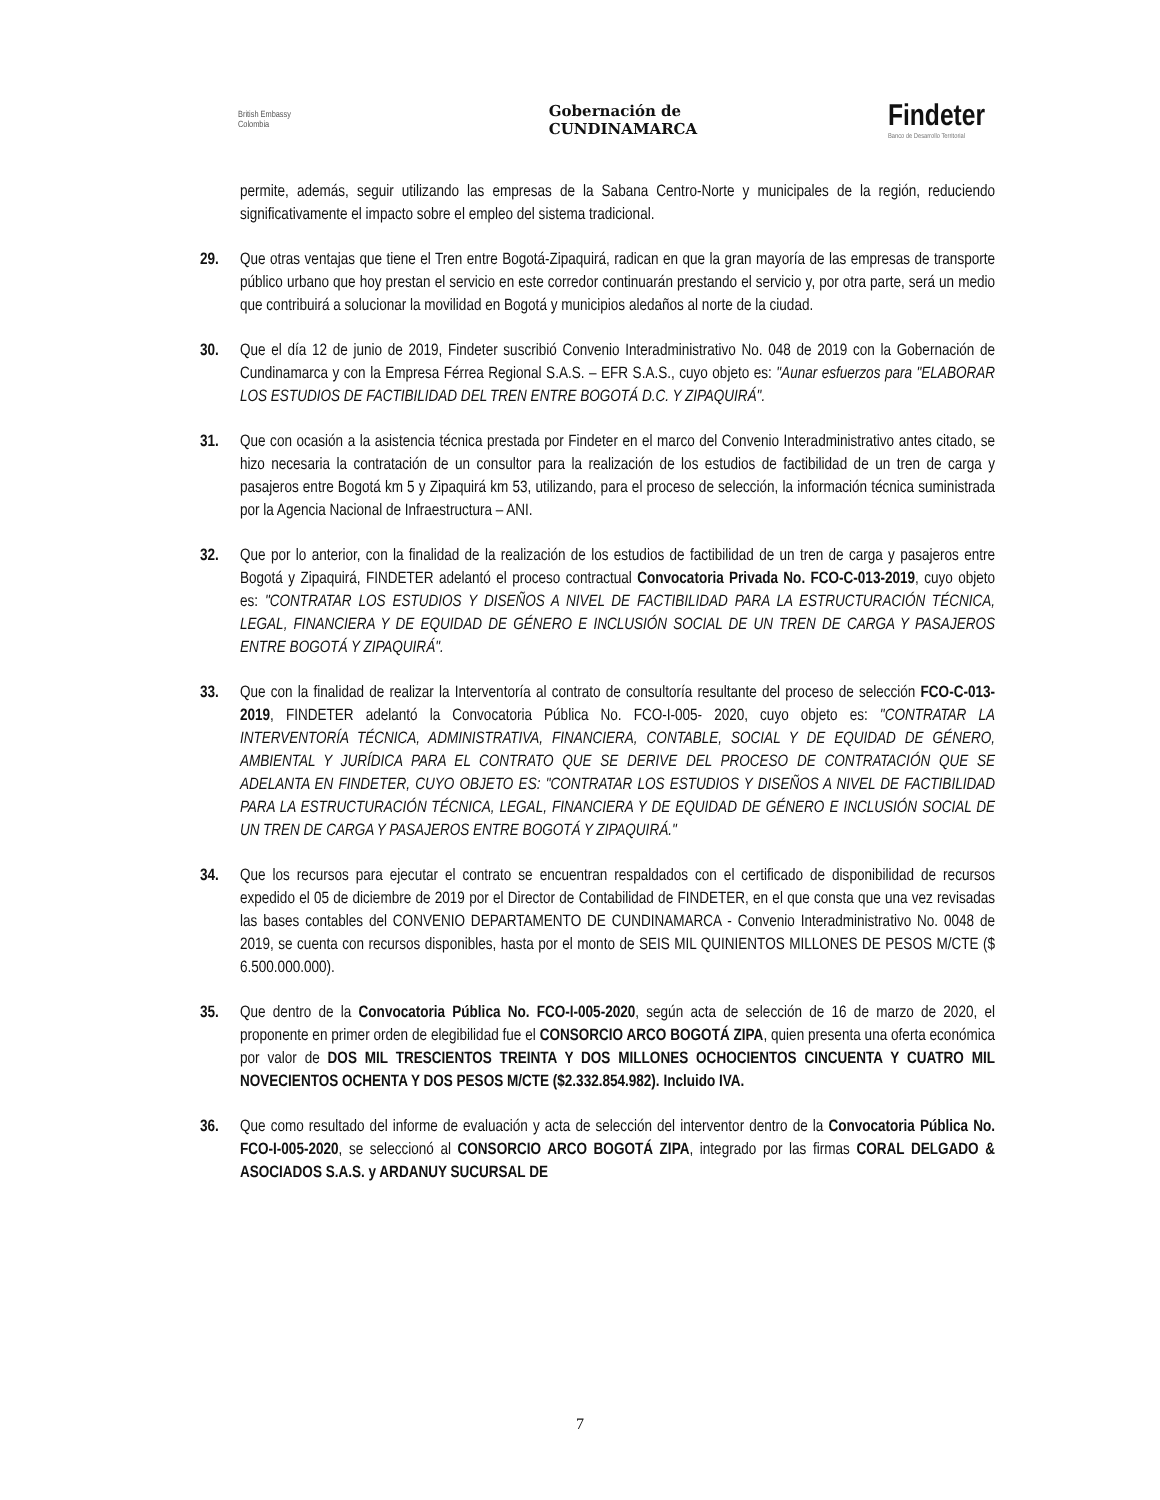British Embassy
Colombia
Gobernación de
CUNDINAMARCA
Findeter
Banco de Desarrollo Territorial
permite, además, seguir utilizando las empresas de la Sabana Centro-Norte y municipales de la región, reduciendo significativamente el impacto sobre el empleo del sistema tradicional.
29. Que otras ventajas que tiene el Tren entre Bogotá-Zipaquirá, radican en que la gran mayoría de las empresas de transporte público urbano que hoy prestan el servicio en este corredor continuarán prestando el servicio y, por otra parte, será un medio que contribuirá a solucionar la movilidad en Bogotá y municipios aledaños al norte de la ciudad.
30. Que el día 12 de junio de 2019, Findeter suscribió Convenio Interadministrativo No. 048 de 2019 con la Gobernación de Cundinamarca y con la Empresa Férrea Regional S.A.S. – EFR S.A.S., cuyo objeto es: "Aunar esfuerzos para "ELABORAR LOS ESTUDIOS DE FACTIBILIDAD DEL TREN ENTRE BOGOTÁ D.C. Y ZIPAQUIRÁ".
31. Que con ocasión a la asistencia técnica prestada por Findeter en el marco del Convenio Interadministrativo antes citado, se hizo necesaria la contratación de un consultor para la realización de los estudios de factibilidad de un tren de carga y pasajeros entre Bogotá km 5 y Zipaquirá km 53, utilizando, para el proceso de selección, la información técnica suministrada por la Agencia Nacional de Infraestructura – ANI.
32. Que por lo anterior, con la finalidad de la realización de los estudios de factibilidad de un tren de carga y pasajeros entre Bogotá y Zipaquirá, FINDETER adelantó el proceso contractual Convocatoria Privada No. FCO-C-013-2019, cuyo objeto es: "CONTRATAR LOS ESTUDIOS Y DISEÑOS A NIVEL DE FACTIBILIDAD PARA LA ESTRUCTURACIÓN TÉCNICA, LEGAL, FINANCIERA Y DE EQUIDAD DE GÉNERO E INCLUSIÓN SOCIAL DE UN TREN DE CARGA Y PASAJEROS ENTRE BOGOTÁ Y ZIPAQUIRÁ".
33. Que con la finalidad de realizar la Interventoría al contrato de consultoría resultante del proceso de selección FCO-C-013-2019, FINDETER adelantó la Convocatoria Pública No. FCO-I-005- 2020, cuyo objeto es: "CONTRATAR LA INTERVENTORÍA TÉCNICA, ADMINISTRATIVA, FINANCIERA, CONTABLE, SOCIAL Y DE EQUIDAD DE GÉNERO, AMBIENTAL Y JURÍDICA PARA EL CONTRATO QUE SE DERIVE DEL PROCESO DE CONTRATACIÓN QUE SE ADELANTA EN FINDETER, CUYO OBJETO ES: "CONTRATAR LOS ESTUDIOS Y DISEÑOS A NIVEL DE FACTIBILIDAD PARA LA ESTRUCTURACIÓN TÉCNICA, LEGAL, FINANCIERA Y DE EQUIDAD DE GÉNERO E INCLUSIÓN SOCIAL DE UN TREN DE CARGA Y PASAJEROS ENTRE BOGOTÁ Y ZIPAQUIRÁ."
34. Que los recursos para ejecutar el contrato se encuentran respaldados con el certificado de disponibilidad de recursos expedido el 05 de diciembre de 2019 por el Director de Contabilidad de FINDETER, en el que consta que una vez revisadas las bases contables del CONVENIO DEPARTAMENTO DE CUNDINAMARCA - Convenio Interadministrativo No. 0048 de 2019, se cuenta con recursos disponibles, hasta por el monto de SEIS MIL QUINIENTOS MILLONES DE PESOS M/CTE ($ 6.500.000.000).
35. Que dentro de la Convocatoria Pública No. FCO-I-005-2020, según acta de selección de 16 de marzo de 2020, el proponente en primer orden de elegibilidad fue el CONSORCIO ARCO BOGOTÁ ZIPA, quien presenta una oferta económica por valor de DOS MIL TRESCIENTOS TREINTA Y DOS MILLONES OCHOCIENTOS CINCUENTA Y CUATRO MIL NOVECIENTOS OCHENTA Y DOS PESOS M/CTE ($2.332.854.982). Incluido IVA.
36. Que como resultado del informe de evaluación y acta de selección del interventor dentro de la Convocatoria Pública No. FCO-I-005-2020, se seleccionó al CONSORCIO ARCO BOGOTÁ ZIPA, integrado por las firmas CORAL DELGADO & ASOCIADOS S.A.S. y ARDANUY SUCURSAL DE
7